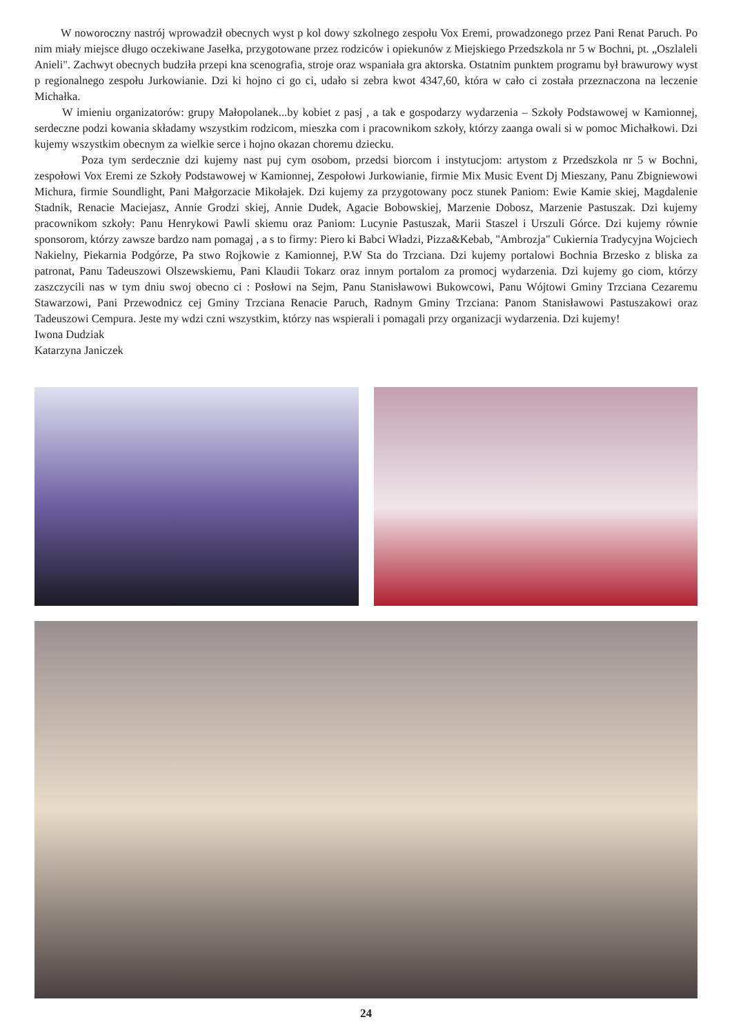W noworoczny nastrój wprowadził obecnych wyst p kol dowy szkolnego zespołu Vox Eremi, prowadzonego przez Pani Renat Paruch. Po nim miały miejsce długo oczekiwane Jasełka, przygotowane przez rodziców i opiekunów z Miejskiego Przedszkola nr 5 w Bochni, pt. „Oszlaleli Anieli". Zachwyt obecnych budziła przepi kna scenografia, stroje oraz wspaniała gra aktorska. Ostatnim punktem programu był brawurowy wyst p regionalnego zespołu Jurkowianie. Dzi ki hojno ci go ci, udało si zebra kwot 4347,60, która w cało ci została przeznaczona na leczenie Michałka.
W imieniu organizatorów: grupy Małopolanek...by kobiet z pasj , a tak e gospodarzy wydarzenia – Szkoły Podstawowej w Kamionnej, serdeczne podzi kowania składamy wszystkim rodzicom, mieszka com i pracownikom szkoły, którzy zaanga owali si w pomoc Michałkowi. Dzi kujemy wszystkim obecnym za wielkie serce i hojno okazan choremu dziecku.
Poza tym serdecznie dzi kujemy nast puj cym osobom, przedsi biorcom i instytucjom: artystom z Przedszkola nr 5 w Bochni, zespołowi Vox Eremi ze Szkoły Podstawowej w Kamionnej, Zespołowi Jurkowianie, firmie Mix Music Event Dj Mieszany, Panu Zbigniewowi Michura, firmie Soundlight, Pani Małgorzacie Mikołajek. Dzi kujemy za przygotowany pocz stunek Paniom: Ewie Kamie skiej, Magdalenie Stadnik, Renacie Maciejasz, Annie Grodzi skiej, Annie Dudek, Agacie Bobowskiej, Marzenie Dobosz, Marzenie Pastuszak. Dzi kujemy pracownikom szkoły: Panu Henrykowi Pawli skiemu oraz Paniom: Lucynie Pastuszak, Marii Staszel i Urszuli Górce. Dzi kujemy równie sponsorom, którzy zawsze bardzo nam pomagaj , a s to firmy: Piero ki Babci Władzi, Pizza&Kebab, "Ambrozja" Cukiernia Tradycyjna Wojciech Nakielny, Piekarnia Podgórze, Pa stwo Rojkowie z Kamionnej, P.W Sta do Trzciana. Dzi kujemy portalowi Bochnia Brzesko z bliska za patronat, Panu Tadeuszowi Olszewskiemu, Pani Klaudii Tokarz oraz innym portalom za promocj wydarzenia. Dzi kujemy go ciom, którzy zaszczycili nas w tym dniu swoj obecno ci : Posłowi na Sejm, Panu Stanisławowi Bukowcowi, Panu Wójtowi Gminy Trzciana Cezaremu Stawarzowi, Pani Przewodnicz cej Gminy Trzciana Renacie Paruch, Radnym Gminy Trzciana: Panom Stanisławowi Pastuszakowi oraz Tadeuszowi Cempura. Jeste my wdzi czni wszystkim, którzy nas wspierali i pomagali przy organizacji wydarzenia. Dzi kujemy!
Iwona Dudziak
Katarzyna Janiczek
24